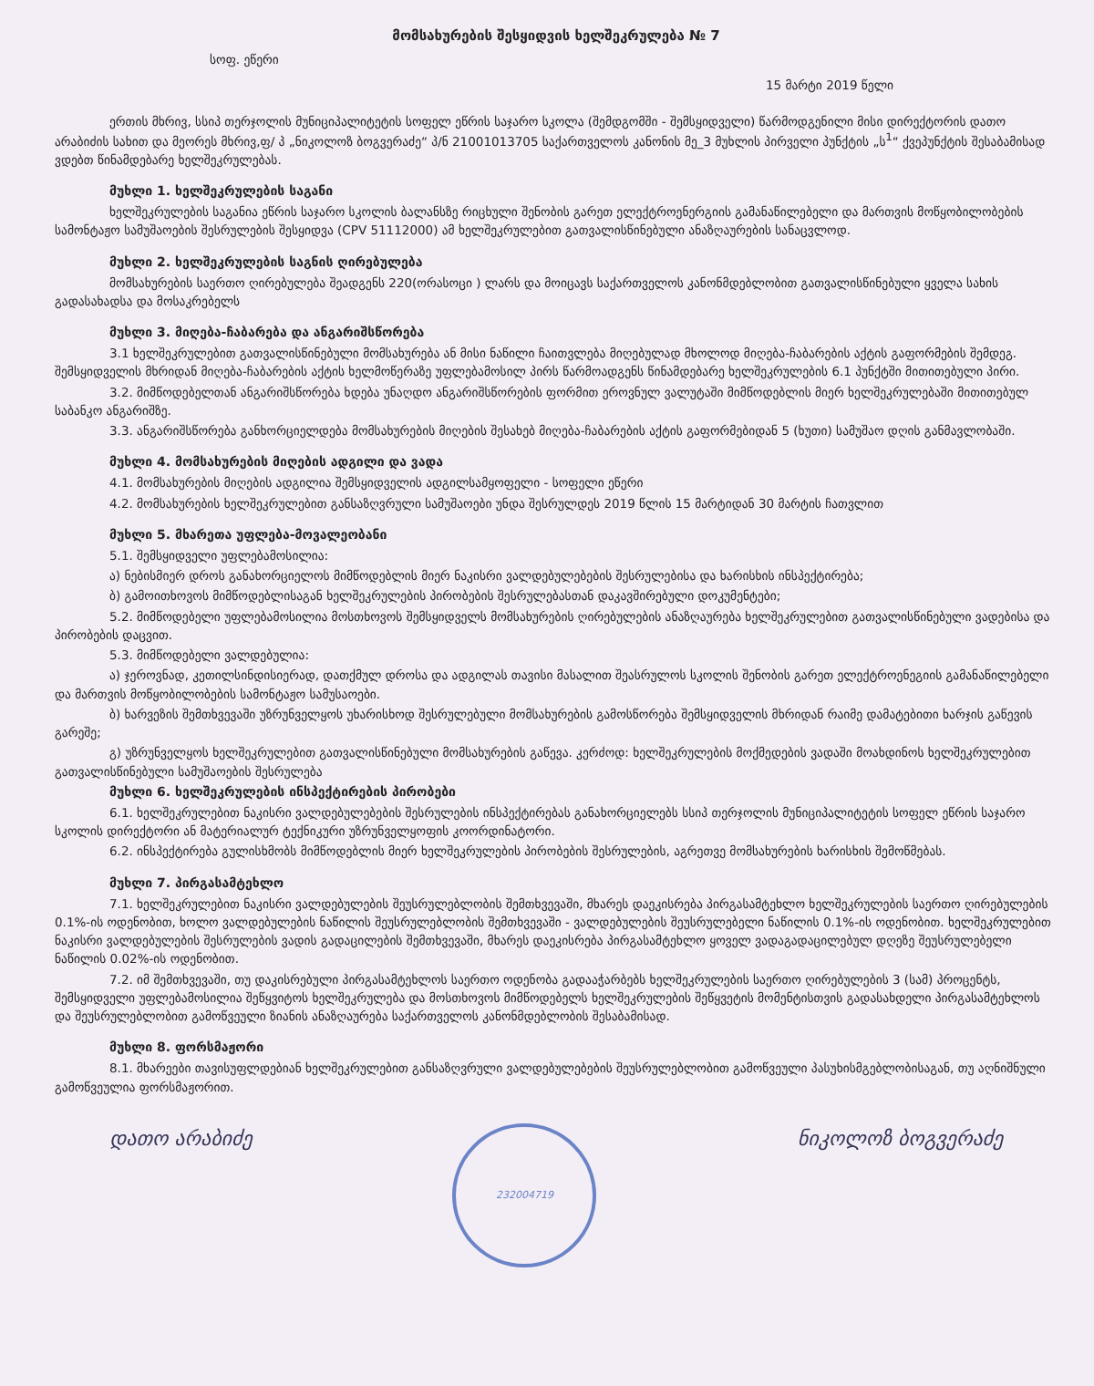მომსახურების შესყიდვის ხელშეკრულება № 7
სოფ. ეწერი 15 მარტი 2019 წელი
ერთის მხრივ, სსიპ თერჯოლის მუნიციპალიტეტის სოფელ ეწრის საჯარო სკოლა (შემდგომში - შემსყიდველი) წარმოდგენილი მისი დირექტორის დათო არაბიძის სახით და მეორეს მხრივ,ფ/ პ „ნიკოლოზ ბოგვერაძე“ პ/ნ 21001013705 საქართველოს კანონის მე_3 მუხლის პირველი პუნქტის „ს<sup>1</sup>“ ქვეპუნქტის შესაბამისად ვდებთ წინამდებარე ხელშეკრულებას.
მუხლი 1. ხელშეკრულების საგანი
ხელშეკრულების საგანია ეწრის საჯარო სკოლის ბალანსზე რიცხული შენობის გარეთ ელექტროენერგიის გამანაწილებელი და მართვის მოწყობილობების სამონტაჟო სამუშაოების შესრულების შესყიდვა (CPV 51112000) ამ ხელშეკრულებით გათვალისწინებული ანაზღაურების სანაცვლოდ.
მუხლი 2. ხელშეკრულების საგნის ღირებულება
მომსახურების საერთო ღირებულება შეადგენს 220(ორასოცი ) ლარს და მოიცავს საქართველოს კანონმდებლობით გათვალისწინებული ყველა სახის გადასახადსა და მოსაკრებელს
მუხლი 3. მიღება-ჩაბარება და ანგარიშსწორება
3.1 ხელშეკრულებით გათვალისწინებული მომსახურება ან მისი ნაწილი ჩაითვლება მიღებულად მხოლოდ მიღება-ჩაბარების აქტის გაფორმების შემდეგ. შემსყიდველის მხრიდან მიღება-ჩაბარების აქტის ხელმოწერაზე უფლებამოსილ პირს წარმოადგენს წინამდებარე ხელშეკრულების 6.1 პუნქტში მითითებული პირი.
3.2. მიმწოდებელთან ანგარიშსწორება ხდება უნაღდო ანგარიშსწორების ფორმით ეროვნულ ვალუტაში მიმწოდებლის მიერ ხელშეკრულებაში მითითებულ საბანკო ანგარიშზე.
3.3. ანგარიშსწორება განხორციელდება მომსახურების მიღების შესახებ მიღება-ჩაბარების აქტის გაფორმებიდან 5 (ხუთი) სამუშაო დღის განმავლობაში.
მუხლი 4. მომსახურების მიღების ადგილი და ვადა
4.1. მომსახურების მიღების ადგილია შემსყიდველის ადგილსამყოფელი - სოფელი ეწერი
4.2. მომსახურების ხელშეკრულებით განსაზღვრული სამუშაოები უნდა შესრულდეს 2019 წლის 15 მარტიდან 30 მარტის ჩათვლით
მუხლი 5. მხარეთა უფლება-მოვალეობანი
5.1. შემსყიდველი უფლებამოსილია:
ა) ნებისმიერ დროს განახორციელოს მიმწოდებლის მიერ ნაკისრი ვალდებულებების შესრულებისა და ხარისხის ინსპექტირება;
ბ) გამოითხოვოს მიმწოდებლისაგან ხელშეკრულების პირობების შესრულებასთან დაკავშირებული დოკუმენტები;
5.2. მიმწოდებელი უფლებამოსილია მოსთხოვოს შემსყიდველს მომსახურების ღირებულების ანაზღაურება ხელშეკრულებით გათვალისწინებული ვადებისა და პირობების დაცვით.
5.3. მიმწოდებელი ვალდებულია:
ა) ჯეროვნად, კეთილსინდისიერად, დათქმულ დროსა და ადგილას თავისი მასალით შეასრულოს სკოლის შენობის გარეთ ელექტროენეგიის გამანაწილებელი და მართვის მოწყობილობების სამონტაჟო სამუსაოები.
ბ) ხარვეზის შემთხვევაში უზრუნველყოს უხარისხოდ შესრულებული მომსახურების გამოსწორება შემსყიდველის მხრიდან რაიმე დამატებითი ხარჯის გაწევის გარეშე;
გ) უზრუნველყოს ხელშეკრულებით გათვალისწინებული მომსახურების გაწევა. კერძოდ: ხელშეკრულების მოქმედების ვადაში მოახდინოს ხელშეკრულებით გათვალისწინებული სამუშაოების შესრულება
მუხლი 6. ხელშეკრულების ინსპექტირების პირობები
6.1. ხელშეკრულებით ნაკისრი ვალდებულებების შესრულების ინსპექტირებას განახორციელებს სსიპ თერჯოლის მუნიციპალიტეტის სოფელ ეწრის საჯარო სკოლის დირექტორი ან მატერიალურ ტექნიკური უზრუნველყოფის კოორდინატორი.
6.2. ინსპექტირება გულისხმობს მიმწოდებლის მიერ ხელშეკრულების პირობების შესრულების, აგრეთვე მომსახურების ხარისხის შემოწმებას.
მუხლი 7. პირგასამტეხლო
7.1. ხელშეკრულებით ნაკისრი ვალდებულების შეუსრულებლობის შემთხვევაში, მხარეს დაეკისრება პირგასამტეხლო ხელშეკრულების საერთო ღირებულების 0.1%-ის ოდენობით, ხოლო ვალდებულების ნაწილის შეუსრულებლობის შემთხვევაში - ვალდებულების შეუსრულებელი ნაწილის 0.1%-ის ოდენობით. ხელშეკრულებით ნაკისრი ვალდებულების შესრულების ვადის გადაცილების შემთხვევაში, მხარეს დაეკისრება პირგასამტეხლო ყოველ ვადაგადაცილებულ დღეზე შეუსრულებელი ნაწილის 0.02%-ის ოდენობით.
7.2. იმ შემთხვევაში, თუ დაკისრებული პირგასამტეხლოს საერთო ოდენობა გადააჭარბებს ხელშეკრულების საერთო ღირებულების 3 (სამ) პროცენტს, შემსყიდველი უფლებამოსილია შეწყვიტოს ხელშეკრულება და მოსთხოვოს მიმწოდებელს ხელშეკრულების შეწყვეტის მომენტისთვის გადასახდელი პირგასამტეხლოს და შეუსრულებლობით გამოწვეული ზიანის ანაზღაურება საქართველოს კანონმდებლობის შესაბამისად.
მუხლი 8. ფორსმაჟორი
8.1. მხარეები თავისუფლდებიან ხელშეკრულებით განსაზღვრული ვალდებულებების შეუსრულებლობით გამოწვეული პასუხისმგებლობისაგან, თუ აღნიშნული გამოწვეულია ფორსმაჟორით.
დათო არაბიძე
232004719
ნიკოლოზ ბოგვერაძე